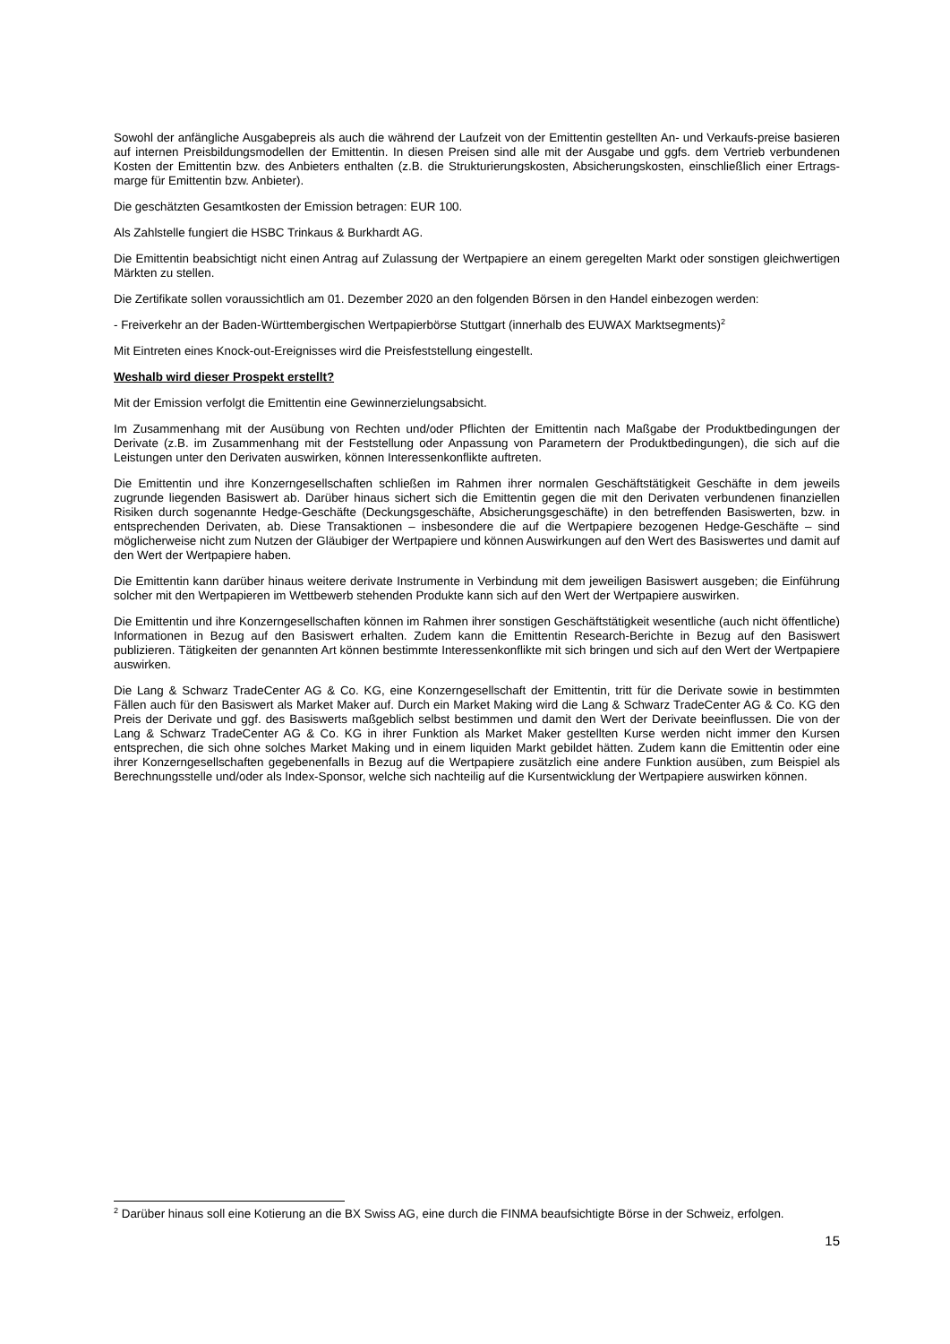Sowohl der anfängliche Ausgabepreis als auch die während der Laufzeit von der Emittentin gestellten An- und Verkaufs-preise basieren auf internen Preisbildungsmodellen der Emittentin. In diesen Preisen sind alle mit der Ausgabe und ggfs. dem Vertrieb verbundenen Kosten der Emittentin bzw. des Anbieters enthalten (z.B. die Strukturierungskosten, Absicherungskosten, einschließlich einer Ertrags-marge für Emittentin bzw. Anbieter).
Die geschätzten Gesamtkosten der Emission betragen: EUR 100.
Als Zahlstelle fungiert die HSBC Trinkaus & Burkhardt AG.
Die Emittentin beabsichtigt nicht einen Antrag auf Zulassung der Wertpapiere an einem geregelten Markt oder sonstigen gleichwertigen Märkten zu stellen.
Die Zertifikate sollen voraussichtlich am 01. Dezember 2020 an den folgenden Börsen in den Handel einbezogen werden:
- Freiverkehr an der Baden-Württembergischen Wertpapierbörse Stuttgart (innerhalb des EUWAX Marktsegments)<sup>2</sup>
Mit Eintreten eines Knock-out-Ereignisses wird die Preisfeststellung eingestellt.
Weshalb wird dieser Prospekt erstellt?
Mit der Emission verfolgt die Emittentin eine Gewinnerzielungsabsicht.
Im Zusammenhang mit der Ausübung von Rechten und/oder Pflichten der Emittentin nach Maßgabe der Produktbedingungen der Derivate (z.B. im Zusammenhang mit der Feststellung oder Anpassung von Parametern der Produktbedingungen), die sich auf die Leistungen unter den Derivaten auswirken, können Interessenkonflikte auftreten.
Die Emittentin und ihre Konzerngesellschaften schließen im Rahmen ihrer normalen Geschäftstätigkeit Geschäfte in dem jeweils zugrunde liegenden Basiswert ab. Darüber hinaus sichert sich die Emittentin gegen die mit den Derivaten verbundenen finanziellen Risiken durch sogenannte Hedge-Geschäfte (Deckungsgeschäfte, Absicherungsgeschäfte) in den betreffenden Basiswerten, bzw. in entsprechenden Derivaten, ab. Diese Transaktionen – insbesondere die auf die Wertpapiere bezogenen Hedge-Geschäfte – sind möglicherweise nicht zum Nutzen der Gläubiger der Wertpapiere und können Auswirkungen auf den Wert des Basiswertes und damit auf den Wert der Wertpapiere haben.
Die Emittentin kann darüber hinaus weitere derivate Instrumente in Verbindung mit dem jeweiligen Basiswert ausgeben; die Einführung solcher mit den Wertpapieren im Wettbewerb stehenden Produkte kann sich auf den Wert der Wertpapiere auswirken.
Die Emittentin und ihre Konzerngesellschaften können im Rahmen ihrer sonstigen Geschäftstätigkeit wesentliche (auch nicht öffentliche) Informationen in Bezug auf den Basiswert erhalten. Zudem kann die Emittentin Research-Berichte in Bezug auf den Basiswert publizieren. Tätigkeiten der genannten Art können bestimmte Interessenkonflikte mit sich bringen und sich auf den Wert der Wertpapiere auswirken.
Die Lang & Schwarz TradeCenter AG & Co. KG, eine Konzerngesellschaft der Emittentin, tritt für die Derivate sowie in bestimmten Fällen auch für den Basiswert als Market Maker auf. Durch ein Market Making wird die Lang & Schwarz TradeCenter AG & Co. KG den Preis der Derivate und ggf. des Basiswerts maßgeblich selbst bestimmen und damit den Wert der Derivate beeinflussen. Die von der Lang & Schwarz TradeCenter AG & Co. KG in ihrer Funktion als Market Maker gestellten Kurse werden nicht immer den Kursen entsprechen, die sich ohne solches Market Making und in einem liquiden Markt gebildet hätten. Zudem kann die Emittentin oder eine ihrer Konzerngesellschaften gegebenenfalls in Bezug auf die Wertpapiere zusätzlich eine andere Funktion ausüben, zum Beispiel als Berechnungsstelle und/oder als Index-Sponsor, welche sich nachteilig auf die Kursentwicklung der Wertpapiere auswirken können.
<sup>2</sup> Darüber hinaus soll eine Kotierung an die BX Swiss AG, eine durch die FINMA beaufsichtigte Börse in der Schweiz, erfolgen.
15